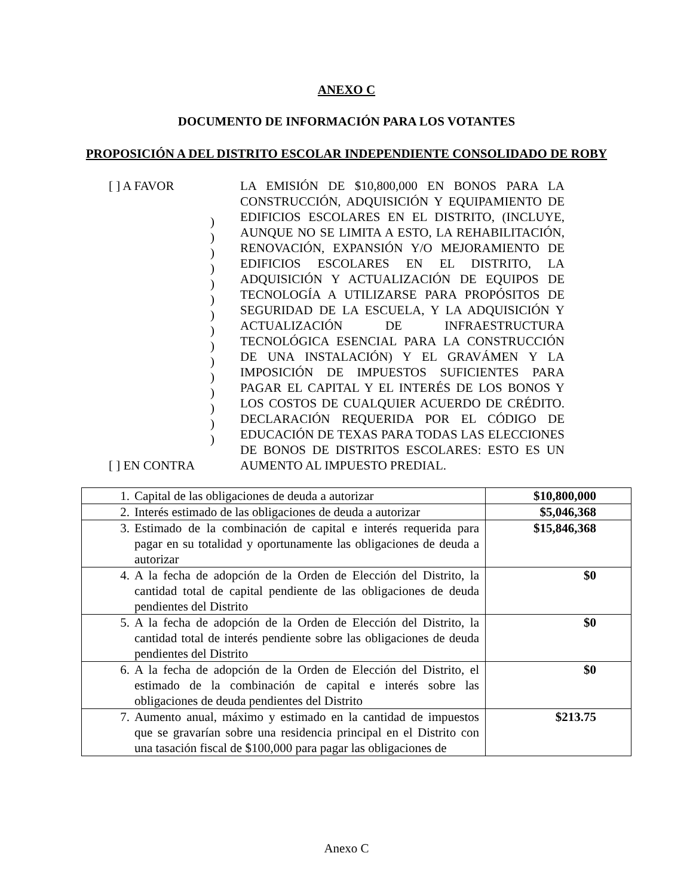ANEXO C
DOCUMENTO DE INFORMACIÓN PARA LOS VOTANTES
PROPOSICIÓN A DEL DISTRITO ESCOLAR INDEPENDIENTE CONSOLIDADO DE ROBY
[ ] A FAVOR
[ ] EN CONTRA
)
)
)
)
)
)
)
)
)
)
)
)
)
)
)
LA EMISIÓN DE $10,800,000 EN BONOS PARA LA CONSTRUCCIÓN, ADQUISICIÓN Y EQUIPAMIENTO DE EDIFICIOS ESCOLARES EN EL DISTRITO, (INCLUYE, AUNQUE NO SE LIMITA A ESTO, LA REHABILITACIÓN, RENOVACIÓN, EXPANSIÓN Y/O MEJORAMIENTO DE EDIFICIOS ESCOLARES EN EL DISTRITO, LA ADQUISICIÓN Y ACTUALIZACIÓN DE EQUIPOS DE TECNOLOGÍA A UTILIZARSE PARA PROPÓSITOS DE SEGURIDAD DE LA ESCUELA, Y LA ADQUISICIÓN Y ACTUALIZACIÓN DE INFRAESTRUCTURA TECNOLÓGICA ESENCIAL PARA LA CONSTRUCCIÓN DE UNA INSTALACIÓN) Y EL GRAVÁMEN Y LA IMPOSICIÓN DE IMPUESTOS SUFICIENTES PARA PAGAR EL CAPITAL Y EL INTERÉS DE LOS BONOS Y LOS COSTOS DE CUALQUIER ACUERDO DE CRÉDITO. DECLARACIÓN REQUERIDA POR EL CÓDIGO DE EDUCACIÓN DE TEXAS PARA TODAS LAS ELECCIONES DE BONOS DE DISTRITOS ESCOLARES: ESTO ES UN AUMENTO AL IMPUESTO PREDIAL.
| 1. Capital de las obligaciones de deuda a autorizar | $10,800,000 |
| 2. Interés estimado de las obligaciones de deuda a autorizar | $5,046,368 |
| 3. Estimado de la combinación de capital e interés requerida para pagar en su totalidad y oportunamente las obligaciones de deuda a autorizar | $15,846,368 |
| 4. A la fecha de adopción de la Orden de Elección del Distrito, la cantidad total de capital pendiente de las obligaciones de deuda pendientes del Distrito | $0 |
| 5. A la fecha de adopción de la Orden de Elección del Distrito, la cantidad total de interés pendiente sobre las obligaciones de deuda pendientes del Distrito | $0 |
| 6. A la fecha de adopción de la Orden de Elección del Distrito, el estimado de la combinación de capital e interés sobre las obligaciones de deuda pendientes del Distrito | $0 |
| 7. Aumento anual, máximo y estimado en la cantidad de impuestos que se gravarían sobre una residencia principal en el Distrito con una tasación fiscal de $100,000 para pagar las obligaciones de | $213.75 |
Anexo C